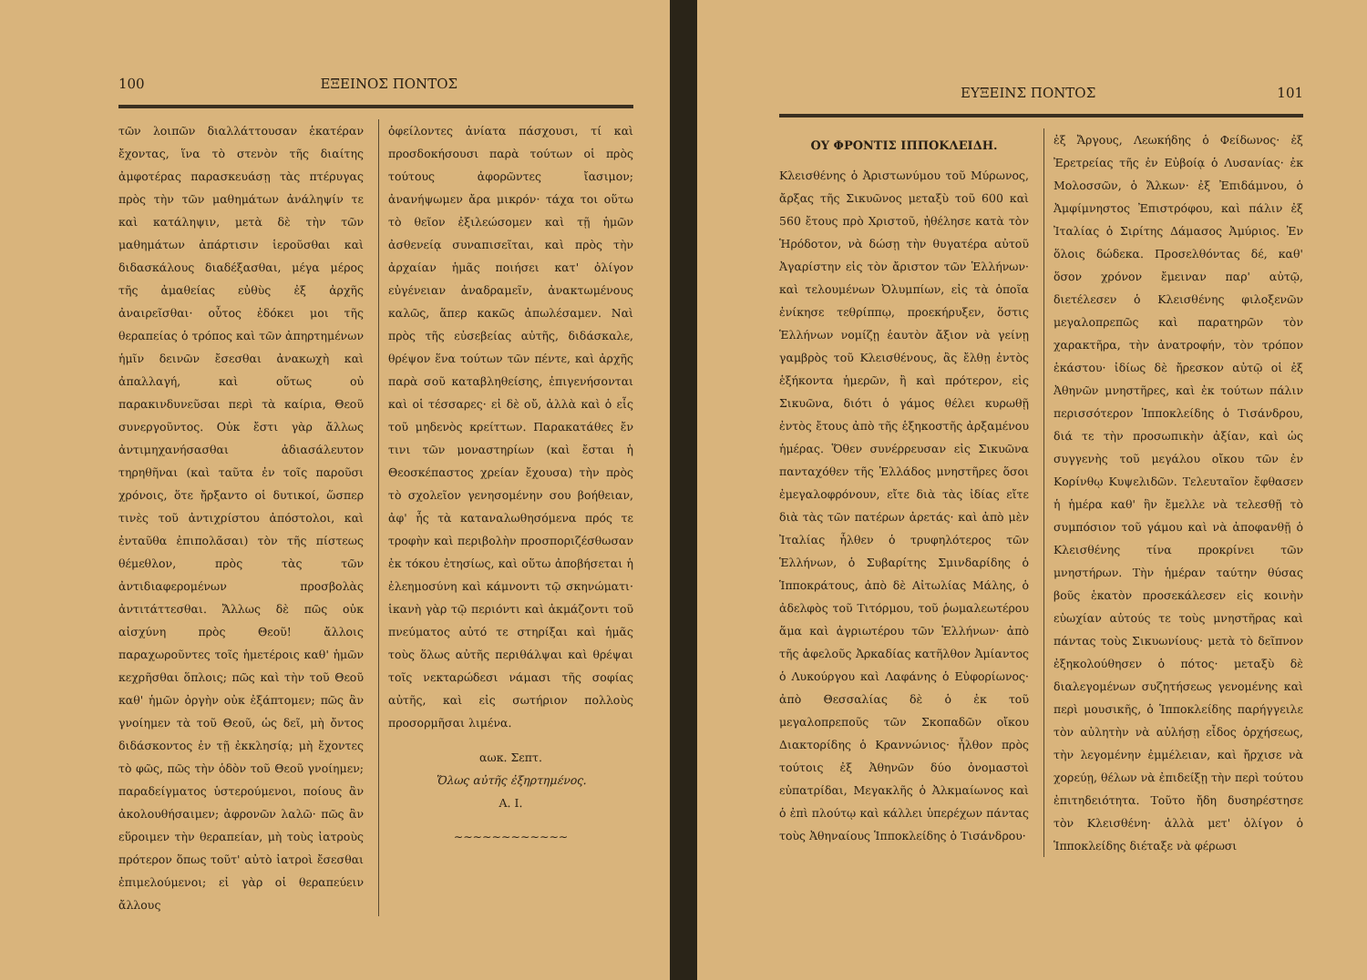100 ΕΞΕΙΝΟΣ ΠΟΝΤΟΣ
τῶν λοιπῶν διαλλάττουσαν ἑκατέραν ἔχοντας, ἵνα τὸ στενὸν τῆς διαίτης ἀμφοτέρας παρασκευάσῃ τὰς πτέρυγας πρὸς τὴν τῶν μαθημάτων ἀνάληψίν τε καὶ κατάληψιν, μετὰ δὲ τὴν τῶν μαθημάτων ἀπάρτισιν ἱεροῦσθαι καὶ διδασκάλους διαδέξασθαι, μέγα μέρος τῆς ἀμαθείας εὐθὺς ἐξ ἀρχῆς ἀναιρεῖσθαι· οὗτος ἐδόκει μοι τῆς θεραπείας ὁ τρόπος καὶ τῶν ἀπηρτημένων ἡμῖν δεινῶν ἔσεσθαι ἀνακωχὴ καὶ ἀπαλλαγή, καὶ οὕτως οὐ παρακινδυνεῦσαι περὶ τὰ καίρια, Θεοῦ συνεργοῦντος. Οὐκ ἔστι γὰρ ἄλλως ἀντιμηχανήσασθαι ἀδιασάλευτον τηρηθῆναι (καὶ ταῦτα ἐν τοῖς παροῦσι χρόνοις, ὅτε ἤρξαντο οἱ δυτικοί, ὥσπερ τινὲς τοῦ ἀντιχρίστου ἀπόστολοι, καὶ ἐνταῦθα ἐπιπολᾶσαι) τὸν τῆς πίστεως θέμεθλον, πρὸς τὰς τῶν ἀντιδιαφερομένων προσβολὰς ἀντιτάττεσθαι. Ἄλλως δὲ πῶς οὐκ αἰσχύνη πρὸς Θεοῦ! ἄλλοις παραχωροῦντες τοῖς ἡμετέροις καθ' ἡμῶν κεχρῆσθαι ὅπλοις; πῶς καὶ τὴν τοῦ Θεοῦ καθ' ἡμῶν ὀργὴν οὐκ ἐξάπτομεν; πῶς ἂν γνοίημεν τὰ τοῦ Θεοῦ, ὡς δεῖ, μὴ ὄντος διδάσκοντος ἐν τῇ ἐκκλησίᾳ; μὴ ἔχοντες τὸ φῶς, πῶς τὴν ὁδὸν τοῦ Θεοῦ γνοίημεν; παραδείγματος ὑστερούμενοι, ποίους ἂν ἀκολουθήσαιμεν; ἀφρονῶν λαλῶ· πῶς ἂν εὕροιμεν τὴν θεραπείαν, μὴ τοὺς ἰατροὺς πρότερον ὅπως τοῦτ' αὐτὸ ἰατροὶ ἔσεσθαι ἐπιμελούμενοι; εἰ γὰρ οἱ θεραπεύειν ἄλλους
ὀφείλοντες ἀνίατα πάσχουσι, τί καὶ προσδοκήσουσι παρὰ τούτων οἱ πρὸς τούτους ἀφορῶντες ἴασιμον; ἀνανήψωμεν ἄρα μικρόν· τάχα τοι οὕτω τὸ θεῖον ἐξιλεώσομεν καὶ τῇ ἡμῶν ἀσθενείᾳ συναπισεῖται, καὶ πρὸς τὴν ἀρχαίαν ἡμᾶς ποιήσει κατ' ὀλίγον εὐγένειαν ἀναδραμεῖν, ἀνακτωμένους καλῶς, ἅπερ κακῶς ἀπωλέσαμεν. Ναὶ πρὸς τῆς εὐσεβείας αὐτῆς, διδάσκαλε, θρέψον ἕνα τούτων τῶν πέντε, καὶ ἀρχῆς παρὰ σοῦ καταβληθείσης, ἐπιγενήσονται καὶ οἱ τέσσαρες· εἰ δὲ οὔ, ἀλλὰ καὶ ὁ εἷς τοῦ μηδενὸς κρείττων. Παρακατάθες ἔν τινι τῶν μοναστηρίων (καὶ ἔσται ἡ Θεοσκέπαστος χρείαν ἔχουσα) τὴν πρὸς τὸ σχολεῖον γενησομένην σου βοήθειαν, ἀφ' ἧς τὰ καταναλωθησόμενα πρός τε τροφὴν καὶ περιβολὴν προσποριζέσθωσαν ἐκ τόκου ἐτησίως, καὶ οὕτω ἀποβήσεται ἡ ἐλεημοσύνη καὶ κάμνοντι τῷ σκηνώματι· ἱκανὴ γὰρ τῷ περιόντι καὶ ἀκμάζοντι τοῦ πνεύματος αὐτό τε στηρίξαι καὶ ἡμᾶς τοὺς ὅλως αὐτῆς περιθάλψαι καὶ θρέψαι τοῖς νεκταρώδεσι νάμασι τῆς σοφίας αὐτῆς, καὶ εἰς σωτήριον πολλοὺς προσορμῆσαι λιμένα.
αωκ. Σεπτ.
Ὅλως αὐτῆς ἐξηρτημένος.
Α. Ι.
~~~~~~~~~~~~
ΕΥΞΕΙΝΣ ΠΟΝΤΟΣ 101
ΟΥ ΦΡΟΝΤΙΣ ΙΠΠΟΚΛΕΙΔΗ.
Κλεισθένης ὁ Ἀριστωνύμου τοῦ Μύρωνος, ἄρξας τῆς Σικυῶνος μεταξὺ τοῦ 600 καὶ 560 ἔτους πρὸ Χριστοῦ, ἠθέλησε κατὰ τὸν Ἡρόδοτον, νὰ δώσῃ τὴν θυγατέρα αὐτοῦ Ἀγαρίστην εἰς τὸν ἄριστον τῶν Ἑλλήνων· καὶ τελουμένων Ὀλυμπίων, εἰς τὰ ὁποῖα ἐνίκησε τεθρίππῳ, προεκήρυξεν, ὅστις Ἑλλήνων νομίζῃ ἑαυτὸν ἄξιον νὰ γείνῃ γαμβρὸς τοῦ Κλεισθένους, ἂς ἔλθῃ ἐντὸς ἑξήκοντα ἡμερῶν, ἢ καὶ πρότερον, εἰς Σικυῶνα, διότι ὁ γάμος θέλει κυρωθῇ ἐντὸς ἔτους ἀπὸ τῆς ἑξηκοστῆς ἀρξαμένου ἡμέρας. Ὅθεν συνέρρευσαν εἰς Σικυῶνα πανταχόθεν τῆς Ἑλλάδος μνηστῆρες ὅσοι ἐμεγαλοφρόνουν, εἴτε διὰ τὰς ἰδίας εἴτε διὰ τὰς τῶν πατέρων ἀρετάς· καὶ ἀπὸ μὲν Ἰταλίας ἦλθεν ὁ τρυφηλότερος τῶν Ἑλλήνων, ὁ Συβαρίτης Σμινδαρίδης ὁ Ἱπποκράτους, ἀπὸ δὲ Αἰτωλίας Μάλης, ὁ ἀδελφὸς τοῦ Τιτόρμου, τοῦ ῥωμαλεωτέρου ἅμα καὶ ἀγριωτέρου τῶν Ἑλλήνων· ἀπὸ τῆς ἀφελοῦς Ἀρκαδίας κατῆλθον Ἀμίαντος ὁ Λυκούργου καὶ Λαφάνης ὁ Εὐφορίωνος· ἀπὸ Θεσσαλίας δὲ ὁ ἐκ τοῦ μεγαλοπρεποῦς τῶν Σκοπαδῶν οἴκου Διακτορίδης ὁ Κραννώνιος· ἦλθον πρὸς τούτοις ἐξ Ἀθηνῶν δύο ὀνομαστοὶ εὐπατρίδαι, Μεγακλῆς ὁ Ἀλκμαίωνος καὶ ὁ ἐπὶ πλούτῳ καὶ κάλλει ὑπερέχων πάντας τοὺς Ἀθηναίους Ἱπποκλείδης ὁ Τισάνδρου·
ἐξ Ἄργους, Λεωκήδης ὁ Φείδωνος· ἐξ Ἐρετρείας τῆς ἐν Εὐβοίᾳ ὁ Λυσανίας· ἐκ Μολοσσῶν, ὁ Ἄλκων· ἐξ Ἐπιδάμνου, ὁ Ἀμφίμνηστος Ἐπιστρόφου, καὶ πάλιν ἐξ Ἰταλίας ὁ Σιρίτης Δάμασος Ἀμύριος. Ἐν ὅλοις δώδεκα. Προσελθόντας δέ, καθ' ὅσον χρόνον ἔμειναν παρ' αὐτῷ, διετέλεσεν ὁ Κλεισθένης φιλοξενῶν μεγαλοπρεπῶς καὶ παρατηρῶν τὸν χαρακτῆρα, τὴν ἀνατροφήν, τὸν τρόπον ἑκάστου· ἰδίως δὲ ἤρεσκον αὐτῷ οἱ ἐξ Ἀθηνῶν μνηστῆρες, καὶ ἐκ τούτων πάλιν περισσότερον Ἱπποκλείδης ὁ Τισάνδρου, διά τε τὴν προσωπικὴν ἀξίαν, καὶ ὡς συγγενὴς τοῦ μεγάλου οἴκου τῶν ἐν Κορίνθῳ Κυψελιδῶν. Τελευταῖον ἔφθασεν ἡ ἡμέρα καθ' ἣν ἔμελλε νὰ τελεσθῇ τὸ συμπόσιον τοῦ γάμου καὶ νὰ ἀποφανθῇ ὁ Κλεισθένης τίνα προκρίνει τῶν μνηστήρων. Τὴν ἡμέραν ταύτην θύσας βοῦς ἑκατὸν προσεκάλεσεν εἰς κοινὴν εὐωχίαν αὐτούς τε τοὺς μνηστῆρας καὶ πάντας τοὺς Σικυωνίους· μετὰ τὸ δεῖπνον ἐξηκολούθησεν ὁ πότος· μεταξὺ δὲ διαλεγομένων συζητήσεως γενομένης καὶ περὶ μουσικῆς, ὁ Ἱπποκλείδης παρήγγειλε τὸν αὐλητὴν νὰ αὐλήσῃ εἶδος ὀρχήσεως, τὴν λεγομένην ἐμμέλειαν, καὶ ἤρχισε νὰ χορεύῃ, θέλων νὰ ἐπιδείξῃ τὴν περὶ τούτου ἐπιτηδειότητα. Τοῦτο ἤδη δυσηρέστησε τὸν Κλεισθένη· ἀλλὰ μετ' ὀλίγον ὁ Ἱπποκλείδης διέταξε νὰ φέρωσι